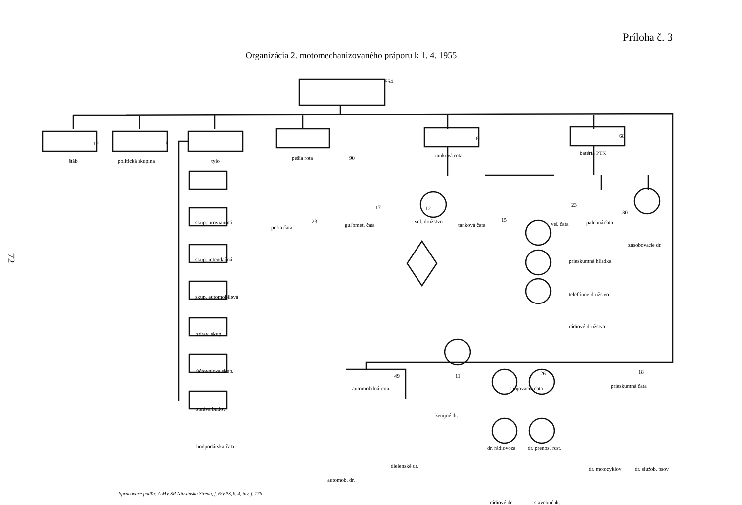Príloha č. 3
Organizácia 2. motomechanizovaného práporu k 1. 4. 1955
štáb
12
politická skupina
5
tylo pešia rota 90 tanková rota
61
batéria PTK
68
554
skup. proviantná
skup. intendačná
skup. automobilová
zdrav. skup.
účtovnícka skup.
správa budov
hodpodárska čata
pešia čata
23
guľomet. čata
17 12
vel. družstvo
tanková čata
15
vel. čata
23
palebná čata
30
zásobovacie dr.
prieskumná hliadka
telefónne družstvo
rádiové družstvo
automobilná rota
49 11
ženijné dr.
spojovacia čata
26
prieskumná čata
18
automob. dr.
dielenské dr.
dr. rádiovoza dr. prenos. rdst.
rádiové dr. stavebné dr.
dr. motocyklov dr. služob. psov
Spracované podľa: A MV SR Nitrianska Streda, f. 6/VPS, k. 4, inv. j. 176
72